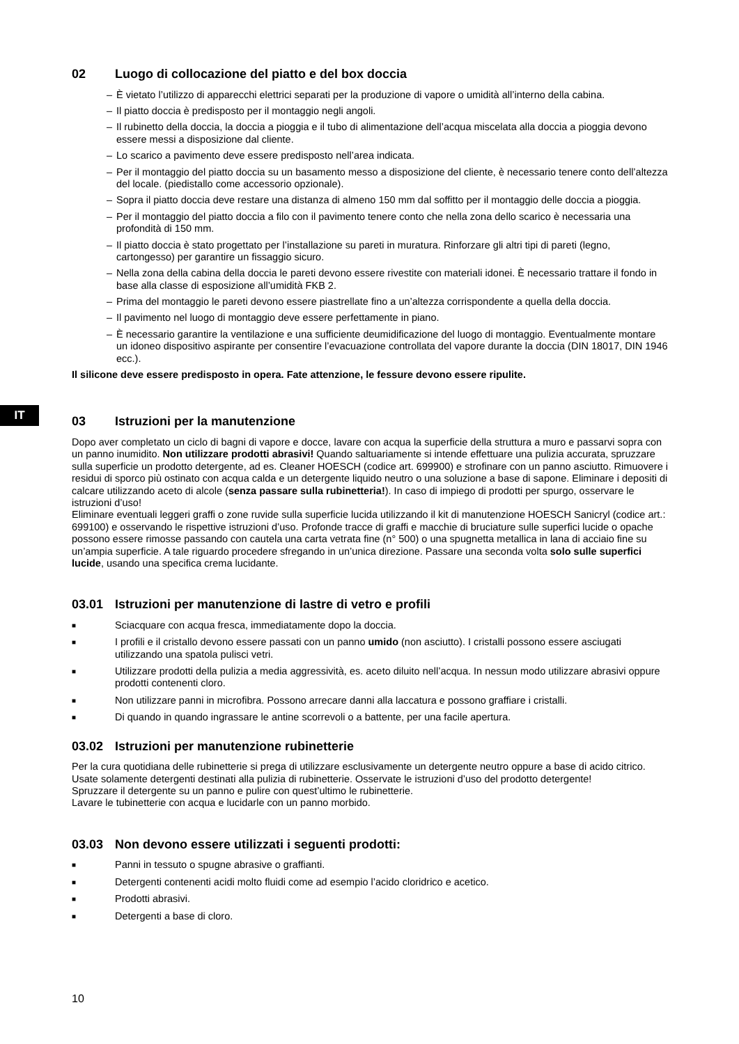IT
02 Luogo di collocazione del piatto e del box doccia
– È vietato l’utilizzo di apparecchi elettrici separati per la produzione di vapore o umidità all’interno della cabina.
– Il piatto doccia è predisposto per il montaggio negli angoli.
– Il rubinetto della doccia, la doccia a pioggia e il tubo di alimentazione dell’acqua miscelata alla doccia a pioggia devono essere messi a disposizione dal cliente.
– Lo scarico a pavimento deve essere predisposto nell’area indicata.
– Per il montaggio del piatto doccia su un basamento messo a disposizione del cliente, è necessario tenere conto dell’altezza del locale. (piedistallo come accessorio opzionale).
– Sopra il piatto doccia deve restare una distanza di almeno 150 mm dal soffitto per il montaggio delle doccia a pioggia.
– Per il montaggio del piatto doccia a filo con il pavimento tenere conto che nella zona dello scarico è necessaria una profondità di 150 mm.
– Il piatto doccia è stato progettato per l’installazione su pareti in muratura. Rinforzare gli altri tipi di pareti (legno, cartongesso) per garantire un fissaggio sicuro.
– Nella zona della cabina della doccia le pareti devono essere rivestite con materiali idonei. È necessario trattare il fondo in base alla classe di esposizione all’umidità FKB 2.
– Prima del montaggio le pareti devono essere piastrellate fino a un’altezza corrispondente a quella della doccia.
– Il pavimento nel luogo di montaggio deve essere perfettamente in piano.
– È necessario garantire la ventilazione e una sufficiente deumidificazione del luogo di montaggio. Eventualmente montare un idoneo dispositivo aspirante per consentire l’evacuazione controllata del vapore durante la doccia (DIN 18017, DIN 1946 ecc.).
Il silicone deve essere predisposto in opera. Fate attenzione, le fessure devono essere ripulite.
03 Istruzioni per la manutenzione
Dopo aver completato un ciclo di bagni di vapore e docce, lavare con acqua la superficie della struttura a muro e passarvi sopra con un panno inumidito. Non utilizzare prodotti abrasivi! Quando saltuariamente si intende effettuare una pulizia accurata, spruzzare sulla superficie un prodotto detergente, ad es. Cleaner HOESCH (codice art. 699900) e strofinare con un panno asciutto. Rimuovere i residui di sporco più ostinato con acqua calda e un detergente liquido neutro o una soluzione a base di sapone. Eliminare i depositi di calcare utilizzando aceto di alcole (senza passare sulla rubinetteria!). In caso di impiego di prodotti per spurgo, osservare le istruzioni d’uso!
Eliminare eventuali leggeri graffi o zone ruvide sulla superficie lucida utilizzando il kit di manutenzione HOESCH Sanicryl (codice art.: 699100) e osservando le rispettive istruzioni d’uso. Profonde tracce di graffi e macchie di bruciature sulle superfici lucide o opache possono essere rimosse passando con cautela una carta vetrata fine (n° 500) o una spugnetta metallica in lana di acciaio fine su un’ampia superficie. A tale riguardo procedere sfregando in un’unica direzione. Passare una seconda volta solo sulle superfici lucide, usando una specifica crema lucidante.
03.01 Istruzioni per manutenzione di lastre di vetro e profili
■ Sciacquare con acqua fresca, immediatamente dopo la doccia.
■ I profili e il cristallo devono essere passati con un panno umido (non asciutto). I cristalli possono essere asciugati utilizzando una spatola pulisci vetri.
■ Utilizzare prodotti della pulizia a media aggressività, es. aceto diluito nell’acqua. In nessun modo utilizzare abrasivi oppure prodotti contenenti cloro.
■ Non utilizzare panni in microfibra. Possono arrecare danni alla laccatura e possono graffiare i cristalli.
■ Di quando in quando ingrassare le antine scorrevoli o a battente, per una facile apertura.
03.02 Istruzioni per manutenzione rubinetterie
Per la cura quotidiana delle rubinetterie si prega di utilizzare esclusivamente un detergente neutro oppure a base di acido citrico.
Usate solamente detergenti destinati alla pulizia di rubinetterie. Osservate le istruzioni d’uso del prodotto detergente!
Spruzzare il detergente su un panno e pulire con quest’ultimo le rubinetterie.
Lavare le tubinetterie con acqua e lucidarle con un panno morbido.
03.03 Non devono essere utilizzati i seguenti prodotti:
■ Panni in tessuto o spugne abrasive o graffianti.
■ Detergenti contenenti acidi molto fluidi come ad esempio l’acido cloridrico e acetico.
■ Prodotti abrasivi.
■ Detergenti a base di cloro.
10